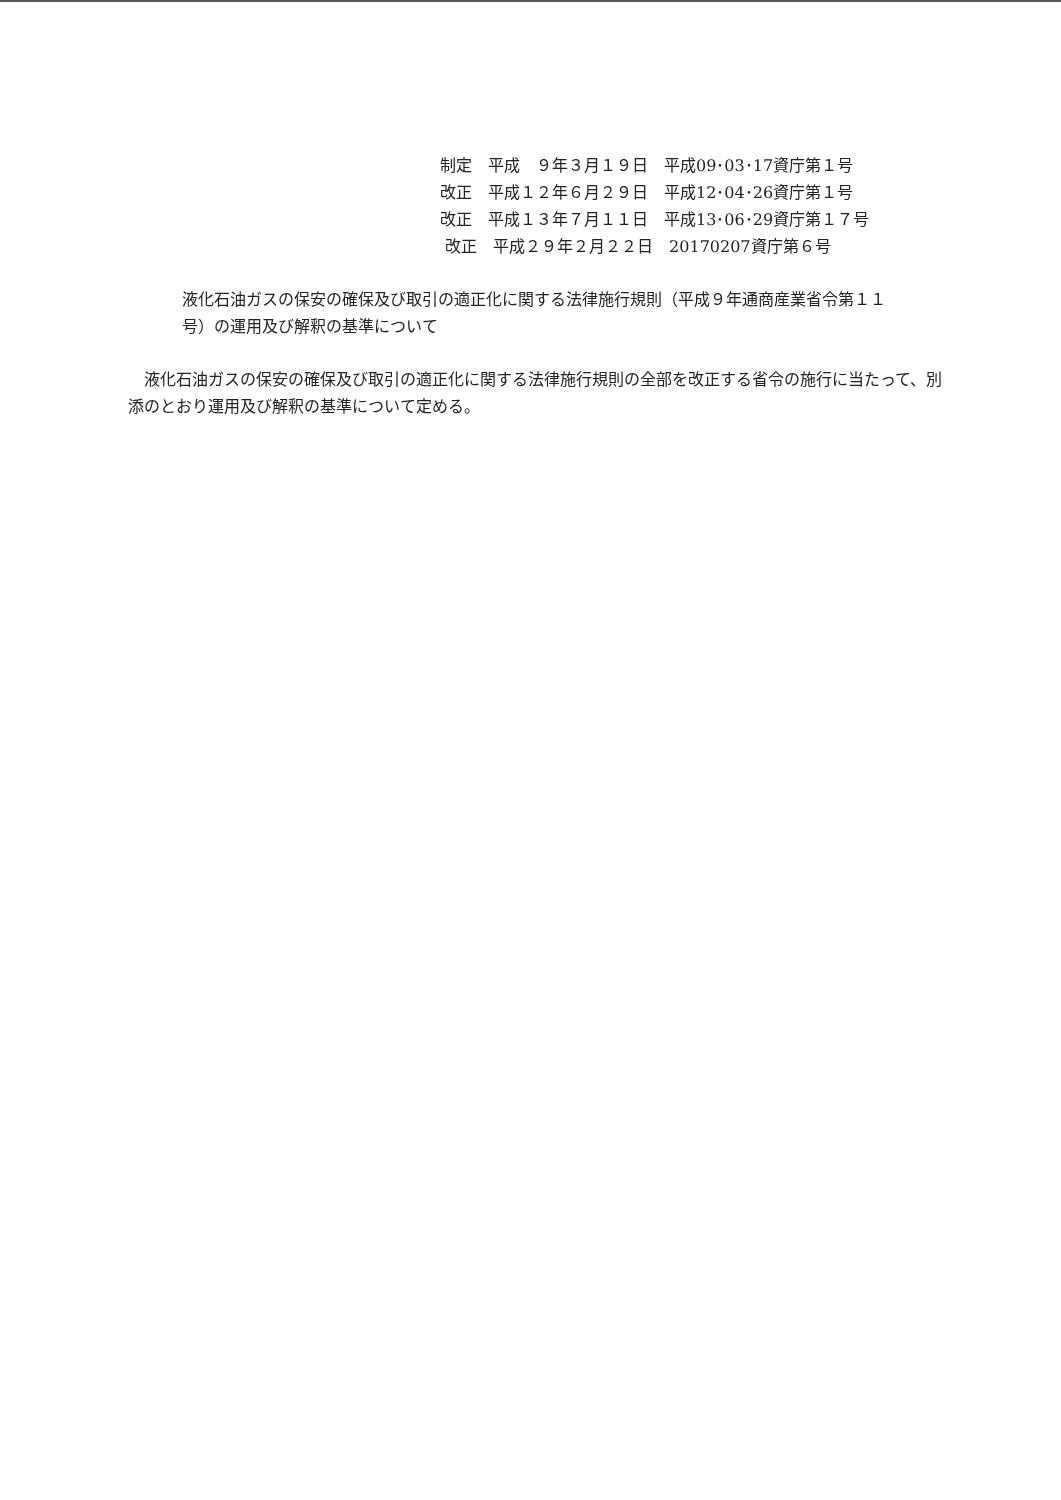制定　平成　９年３月１９日　平成09･03･17資庁第１号 改正　平成１２年６月２９日　平成12･04･26資庁第１号 改正　平成１３年７月１１日　平成13･06･29資庁第１７号 改正　平成２９年２月２２日　20170207資庁第６号
液化石油ガスの保安の確保及び取引の適正化に関する法律施行規則（平成９年通商産業省令第１１号）の運用及び解釈の基準について
液化石油ガスの保安の確保及び取引の適正化に関する法律施行規則の全部を改正する省令の施行に当たって、別添のとおり運用及び解釈の基準について定める。